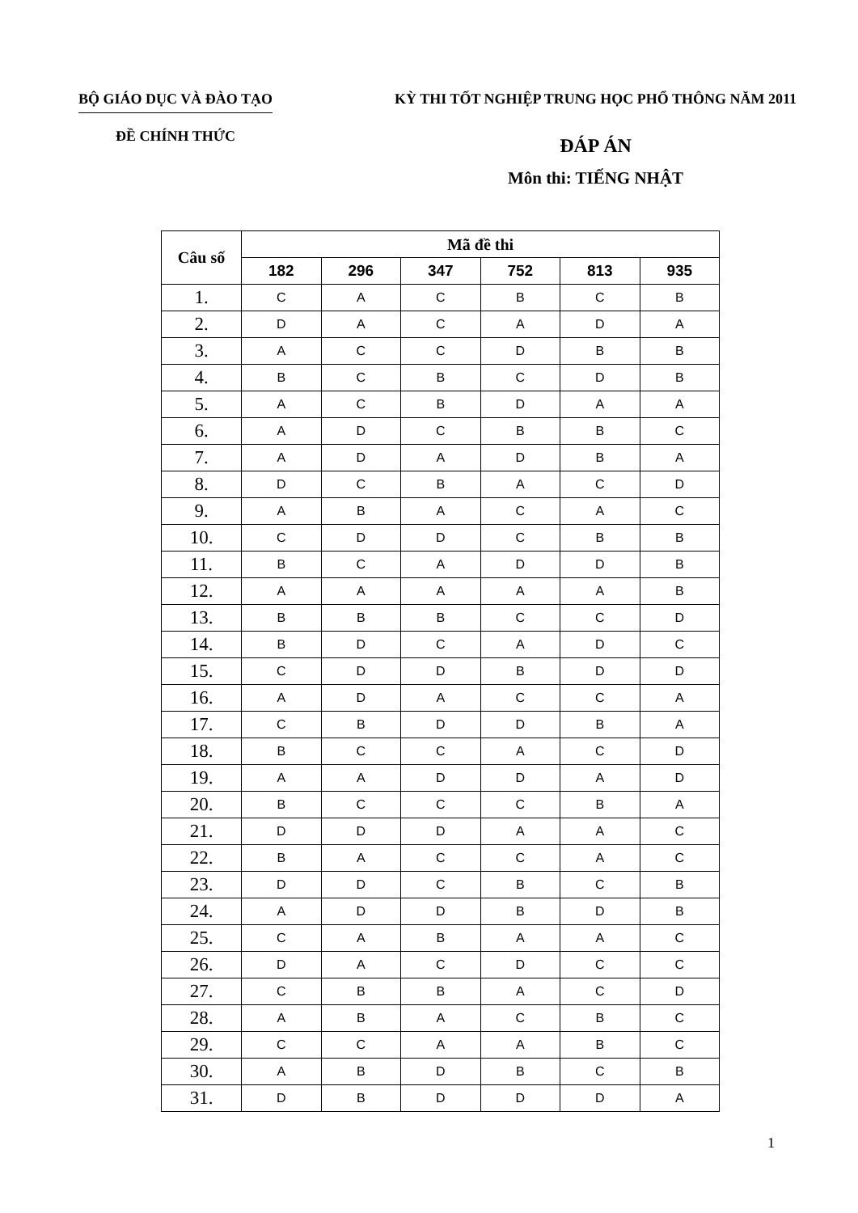BỘ GIÁO DỤC VÀ ĐÀO TẠO
ĐỀ CHÍNH THỨC
KỲ THI TỐT NGHIỆP TRUNG HỌC PHỔ THÔNG NĂM 2011
ĐÁP ÁN
Môn thi: TIẾNG NHẬT
| Câu số | Mã đề thi | | | | | |
| --- | --- | --- | --- | --- | --- | --- |
| | 182 | 296 | 347 | 752 | 813 | 935 |
| 1. | C | A | C | B | C | B |
| 2. | D | A | C | A | D | A |
| 3. | A | C | C | D | B | B |
| 4. | B | C | B | C | D | B |
| 5. | A | C | B | D | A | A |
| 6. | A | D | C | B | B | C |
| 7. | A | D | A | D | B | A |
| 8. | D | C | B | A | C | D |
| 9. | A | B | A | C | A | C |
| 10. | C | D | D | C | B | B |
| 11. | B | C | A | D | D | B |
| 12. | A | A | A | A | A | B |
| 13. | B | B | B | C | C | D |
| 14. | B | D | C | A | D | C |
| 15. | C | D | D | B | D | D |
| 16. | A | D | A | C | C | A |
| 17. | C | B | D | D | B | A |
| 18. | B | C | C | A | C | D |
| 19. | A | A | D | D | A | D |
| 20. | B | C | C | C | B | A |
| 21. | D | D | D | A | A | C |
| 22. | B | A | C | C | A | C |
| 23. | D | D | C | B | C | B |
| 24. | A | D | D | B | D | B |
| 25. | C | A | B | A | A | C |
| 26. | D | A | C | D | C | C |
| 27. | C | B | B | A | C | D |
| 28. | A | B | A | C | B | C |
| 29. | C | C | A | A | B | C |
| 30. | A | B | D | B | C | B |
| 31. | D | B | D | D | D | A |
1